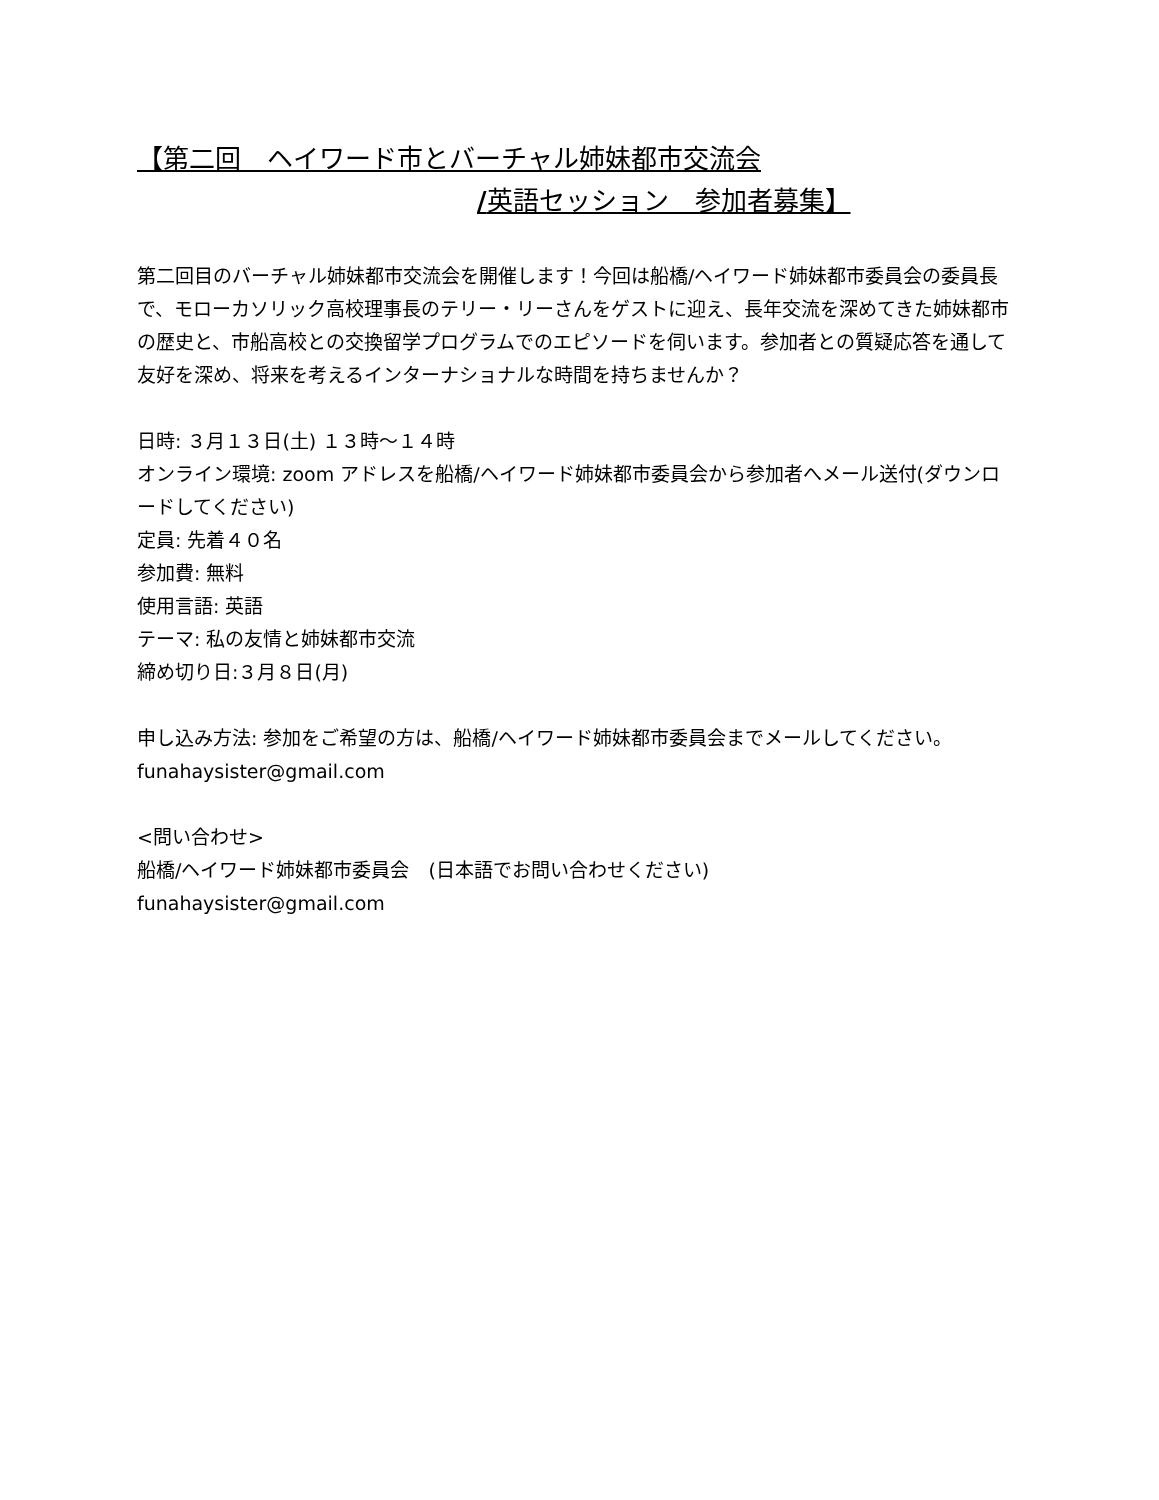【第二回　ヘイワード市とバーチャル姉妹都市交流会
/英語セッション　参加者募集】
第二回目のバーチャル姉妹都市交流会を開催します！今回は船橋/ヘイワード姉妹都市委員会の委員長で、モローカソリック高校理事長のテリー・リーさんをゲストに迎え、長年交流を深めてきた姉妹都市の歴史と、市船高校との交換留学プログラムでのエピソードを伺います。参加者との質疑応答を通して友好を深め、将来を考えるインターナショナルな時間を持ちませんか？
日時: ３月１３日(土) １３時〜１４時
オンライン環境: zoom アドレスを船橋/ヘイワード姉妹都市委員会から参加者へメール送付(ダウンロードしてください)
定員: 先着４０名
参加費: 無料
使用言語: 英語
テーマ: 私の友情と姉妹都市交流
締め切り日:３月８日(月)
申し込み方法: 参加をご希望の方は、船橋/ヘイワード姉妹都市委員会までメールしてください。
funahaysister@gmail.com
<問い合わせ>
船橋/ヘイワード姉妹都市委員会　(日本語でお問い合わせください)
funahaysister@gmail.com